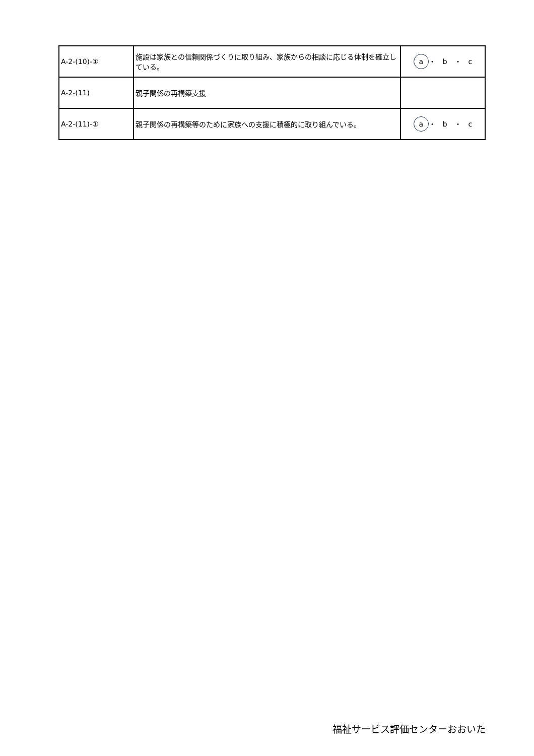| A-2-(10)-① | 施設は家族との信頼関係づくりに取り組み、家族からの相談に応じる体制を確立している。 | a ・ b ・ c |
| A-2-(11) | 親子関係の再構築支援 | |
| A-2-(11)-① | 親子関係の再構築等のために家族への支援に積極的に取り組んでいる。 | a ・ b ・ c |
福祉サービス評価センターおおいた